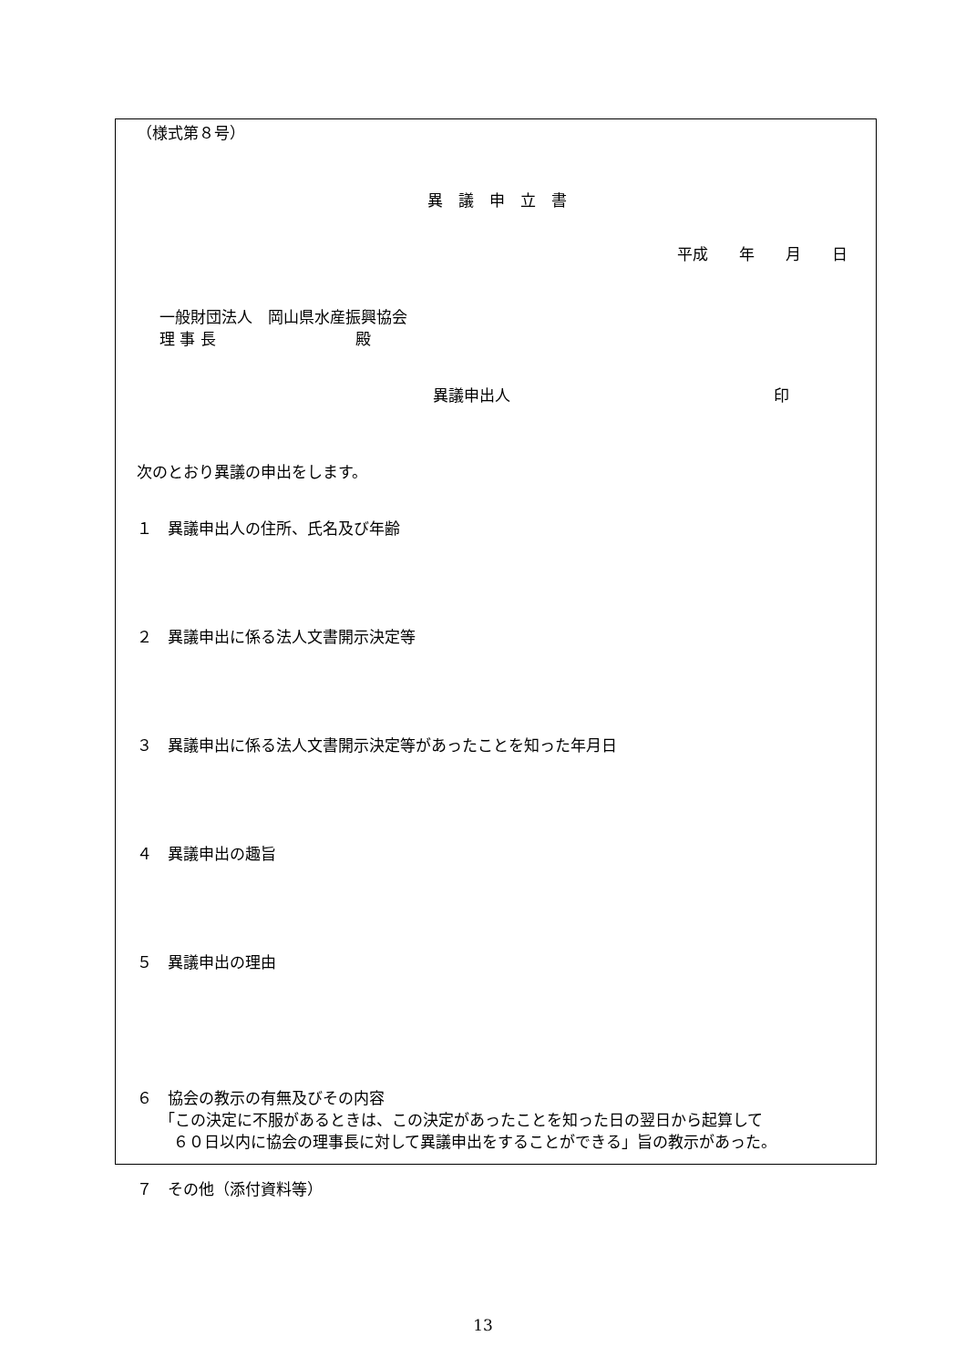（様式第８号）
異　議　申　立　書
平成　　年　　月　　日
一般財団法人　岡山県水産振興協会
理 事 長　　　　　　　　　殿
異議申出人　　　　　　　　　　　　　　　　　印
次のとおり異議の申出をします。
１　異議申出人の住所、氏名及び年齢
２　異議申出に係る法人文書開示決定等
３　異議申出に係る法人文書開示決定等があったことを知った年月日
４　異議申出の趣旨
５　異議申出の理由
６　協会の教示の有無及びその内容
「この決定に不服があるときは、この決定があったことを知った日の翌日から起算して
６０日以内に協会の理事長に対して異議申出をすることができる」旨の教示があった。
７　その他（添付資料等）
13